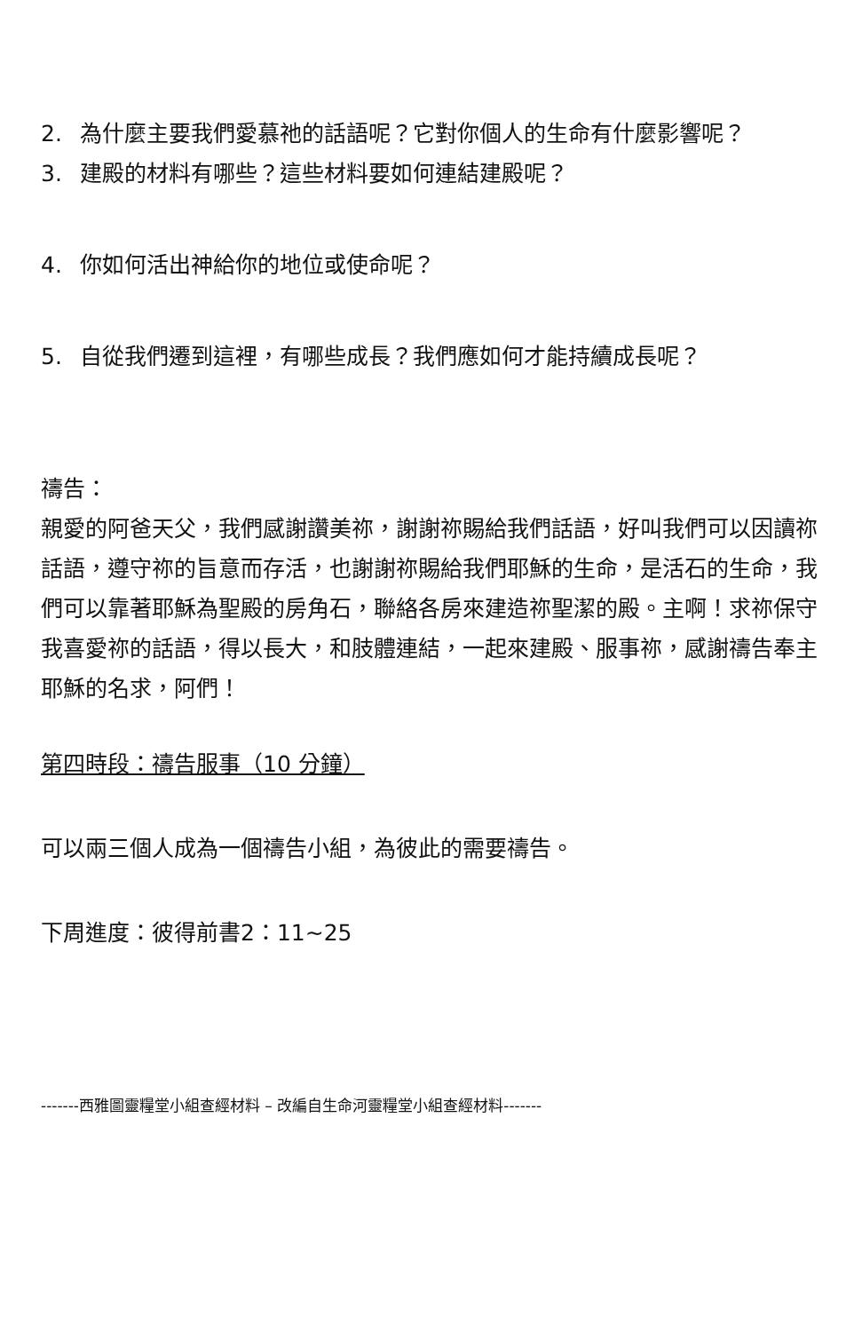2. 為什麼主要我們愛慕祂的話語呢？它對你個人的生命有什麼影響呢？
3. 建殿的材料有哪些？這些材料要如何連結建殿呢？
4. 你如何活出神給你的地位或使命呢？
5. 自從我們遷到這裡，有哪些成長？我們應如何才能持續成長呢？
禱告：
親愛的阿爸天父，我們感謝讚美祢，謝謝祢賜給我們話語，好叫我們可以因讀祢話語，遵守祢的旨意而存活，也謝謝祢賜給我們耶穌的生命，是活石的生命，我們可以靠著耶穌為聖殿的房角石，聯絡各房來建造祢聖潔的殿。主啊！求祢保守我喜愛祢的話語，得以長大，和肢體連結，一起來建殿、服事祢，感謝禱告奉主耶穌的名求，阿們！
第四時段：禱告服事（10 分鐘）
可以兩三個人成為一個禱告小組，為彼此的需要禱告。
下周進度：彼得前書2：11~25
-------西雅圖靈糧堂小組查經材料 – 改編自生命河靈糧堂小組查經材料-------